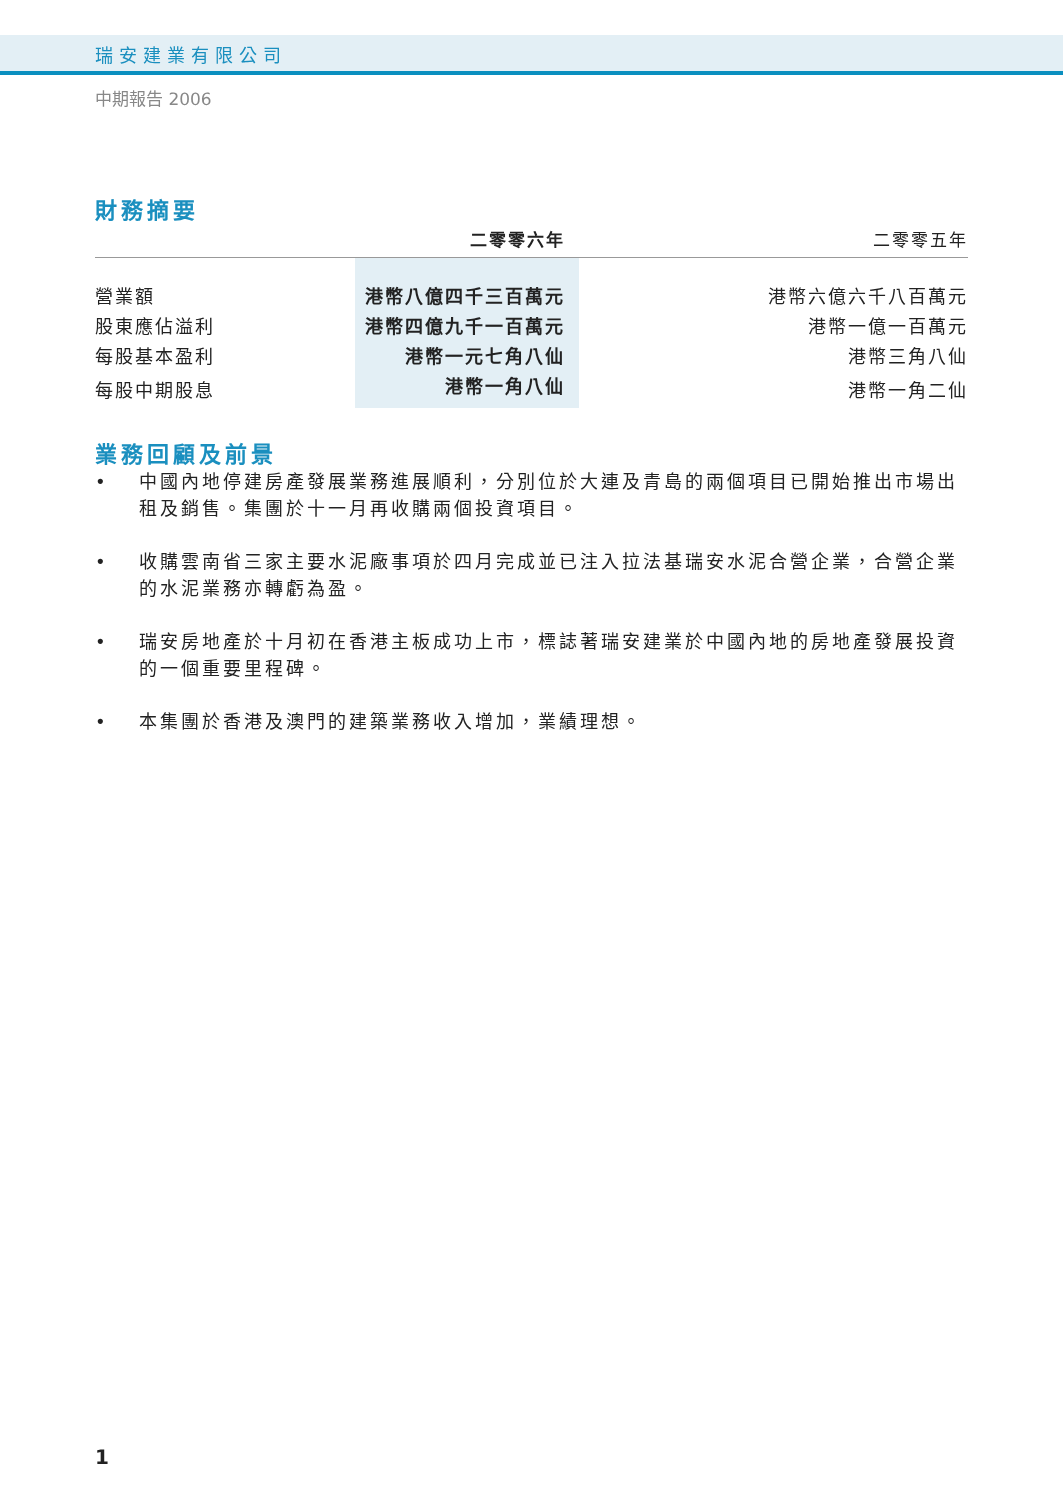瑞安建業有限公司
中期報告 2006
財務摘要
| | 二零零六年 | 二零零五年 |
| --- | --- | --- |
| 營業額 | 港幣八億四千三百萬元 | 港幣六億六千八百萬元 |
| 股東應佔溢利 | 港幣四億九千一百萬元 | 港幣一億一百萬元 |
| 每股基本盈利 | 港幣一元七角八仙 | 港幣三角八仙 |
| 每股中期股息 | 港幣一角八仙 | 港幣一角二仙 |
業務回顧及前景
• 中國內地停建房產發展業務進展順利，分別位於大連及青島的兩個項目已開始推出市場出租及銷售。集團於十一月再收購兩個投資項目。
• 收購雲南省三家主要水泥廠事項於四月完成並已注入拉法基瑞安水泥合營企業，合營企業的水泥業務亦轉虧為盈。
• 瑞安房地產於十月初在香港主板成功上市，標誌著瑞安建業於中國內地的房地產發展投資的一個重要里程碑。
• 本集團於香港及澳門的建築業務收入增加，業績理想。
1